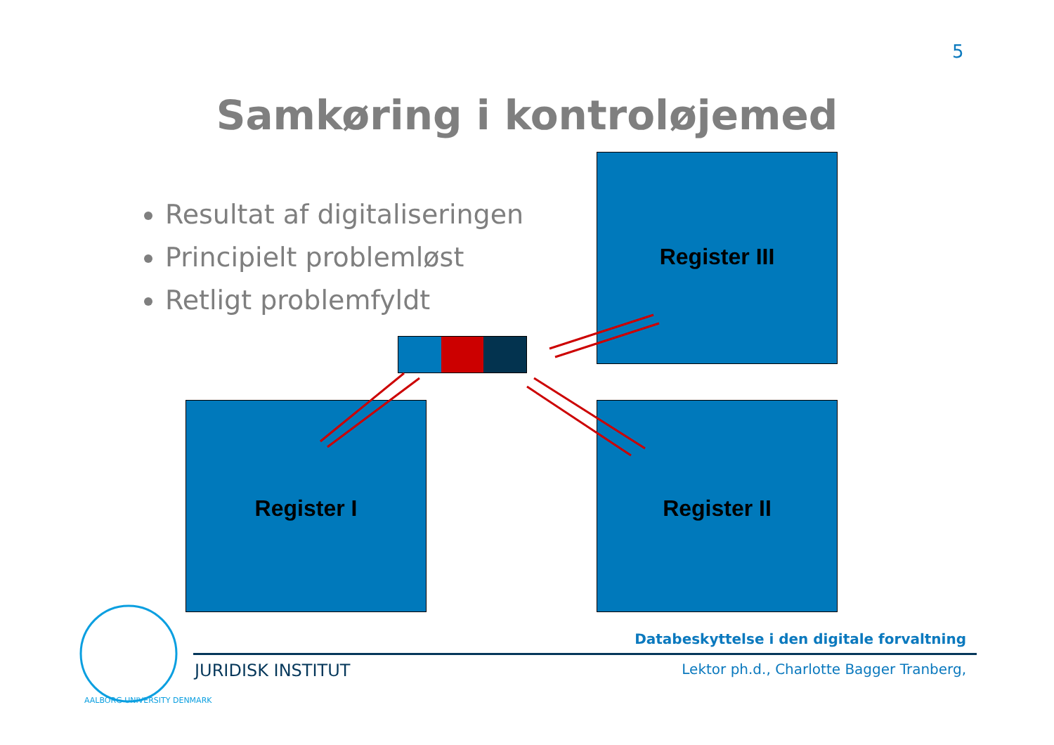5
Samkøring i kontroløjemed
Resultat af digitaliseringen
Principielt problemløst
Retligt problemfyldt
Register III
Register I Register II
Databeskyttelse i den digitale forvaltning
JURIDISK INSTITUT
Lektor ph.d., Charlotte Bagger Tranberg,
AALBORG UNIVERSITY DENMARK